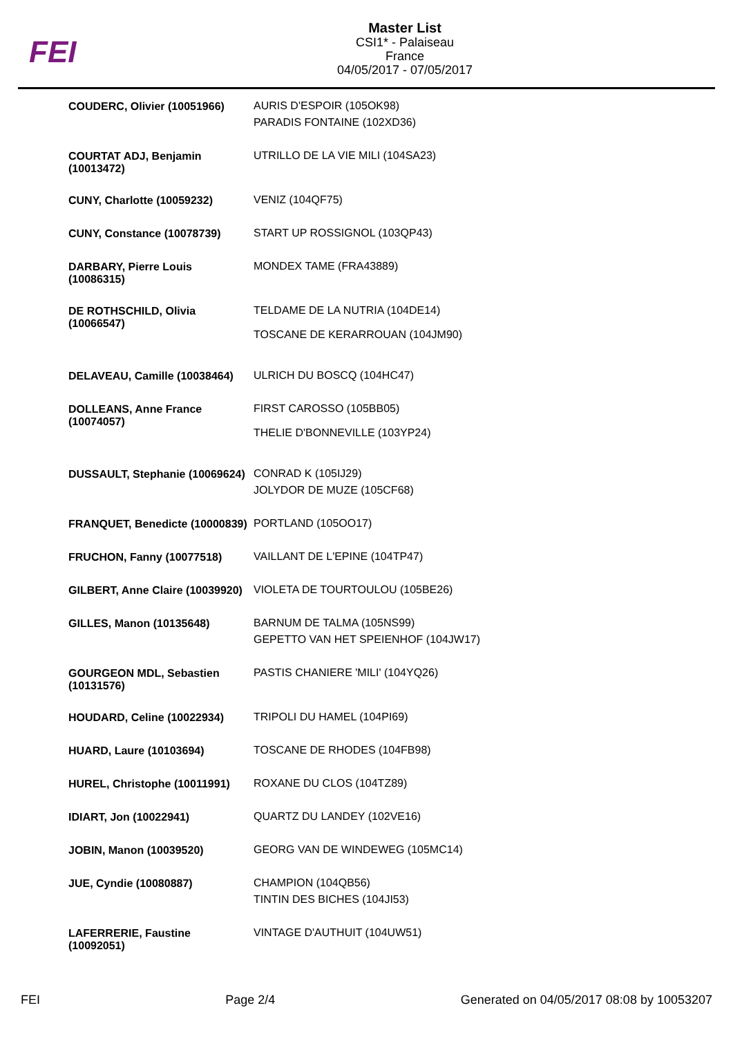FEI
Master List
CSI1* - Palaiseau
France
04/05/2017 - 07/05/2017
| COUDERC, Olivier (10051966) | AURIS D'ESPOIR (105OK98) PARADIS FONTAINE (102XD36) |
| COURTAT ADJ, Benjamin (10013472) | UTRILLO DE LA VIE MILI (104SA23) |
| CUNY, Charlotte (10059232) | VENIZ (104QF75) |
| CUNY, Constance (10078739) | START UP ROSSIGNOL (103QP43) |
| DARBARY, Pierre Louis (10086315) | MONDEX TAME (FRA43889) |
| DE ROTHSCHILD, Olivia (10066547) | TELDAME DE LA NUTRIA (104DE14) TOSCANE DE KERARROUAN (104JM90) |
| DELAVEAU, Camille (10038464) | ULRICH DU BOSCQ (104HC47) |
| DOLLEANS, Anne France (10074057) | FIRST CAROSSO (105BB05) THELIE D'BONNEVILLE (103YP24) |
| DUSSAULT, Stephanie (10069624) | CONRAD K (105IJ29) JOLYDOR DE MUZE (105CF68) |
| FRANQUET, Benedicte (10000839) | PORTLAND (105OO17) |
| FRUCHON, Fanny (10077518) | VAILLANT DE L'EPINE (104TP47) |
| GILBERT, Anne Claire (10039920) | VIOLETA DE TOURTOULOU (105BE26) |
| GILLES, Manon (10135648) | BARNUM DE TALMA (105NS99) GEPETTO VAN HET SPEIENHOF (104JW17) |
| GOURGEON MDL, Sebastien (10131576) | PASTIS CHANIERE 'MILI' (104YQ26) |
| HOUDARD, Celine (10022934) | TRIPOLI DU HAMEL (104PI69) |
| HUARD, Laure (10103694) | TOSCANE DE RHODES (104FB98) |
| HUREL, Christophe (10011991) | ROXANE DU CLOS (104TZ89) |
| IDIART, Jon (10022941) | QUARTZ DU LANDEY (102VE16) |
| JOBIN, Manon (10039520) | GEORG VAN DE WINDEWEG (105MC14) |
| JUE, Cyndie (10080887) | CHAMPION (104QB56) TINTIN DES BICHES (104JI53) |
| LAFERRERIE, Faustine (10092051) | VINTAGE D'AUTHUIT (104UW51) |
FEI Page 2/4 Generated on 04/05/2017 08:08 by 10053207